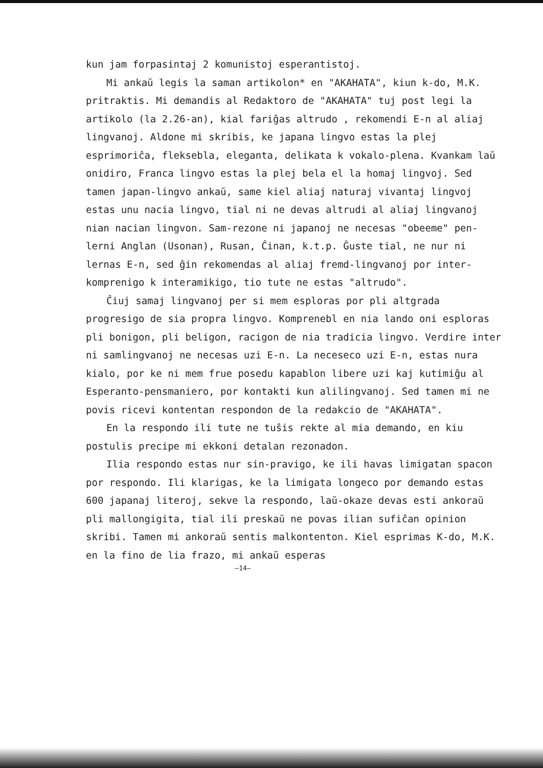kun jam forpasintaj 2 komunistoj esperantistoj.
Mi ankaŭ legis la saman artikolon* en "AKAHATA", kiun k-do, M.K. pritraktis. Mi demandis al Redaktoro de "AKAHATA" tuj post legi la artikolo (la 2.26-an), kial fariĝas altrudo , rekomendi E-n al aliaj lingvanoj. Aldone mi skribis, ke japana lingvo estas la plej esprimoriĉa, fleksebla, eleganta, delikata k vokalo-plena. Kvankam laŭ onidiro, Franca lingvo estas la plej bela el la homaj lingvoj. Sed tamen japan-lingvo ankaŭ, same kiel aliaj naturaj vivantaj lingvoj estas unu nacia lingvo, tial ni ne devas altrudi al aliaj lingvanoj nian nacian lingvon. Sam-rezone ni japanoj ne necesas "obeeme" pen-lerni Anglan (Usonan), Rusan, Ĉinan, k.t.p. Ĝuste tial, ne nur ni lernas E-n, sed ĝin rekomendas al aliaj fremd-lingvanoj por inter-komprenigo k interamikigo, tio tute ne estas "altrudo".
Ĉiuj samaj lingvanoj per si mem esploras por pli altgrada progresigo de sia propra lingvo. Komprenebl en nia lando oni esploras pli bonigon, pli beligon, racigon de nia tradicia lingvo. Verdire inter ni samlingvanoj ne necesas uzi E-n. La neceseco uzi E-n, estas nura kialo, por ke ni mem frue posedu kapablon libere uzi kaj kutimiĝu al Esperanto-pensmaniero, por kontakti kun alilingvanoj. Sed tamen mi ne povis ricevi kontentan respondon de la redakcio de "AKAHATA".
En la respondo ili tute ne tuŝis rekte al mia demando, en kiu postulis precipe mi ekkoni detalan rezonadon.
Ilia respondo estas nur sin-pravigo, ke ili havas limigatan spacon por respondo. Ili klarigas, ke la limigata longeco por demando estas 600 japanaj literoj, sekve la respondo, laŭ-okaze devas esti ankoraŭ pli mallongigita, tial ili preskaŭ ne povas ilian sufiĉan opinion skribi. Tamen mi ankoraŭ sentis malkontenton. Kiel esprimas K-do, M.K. en la fino de lia frazo, mi ankaŭ esperas
—14—